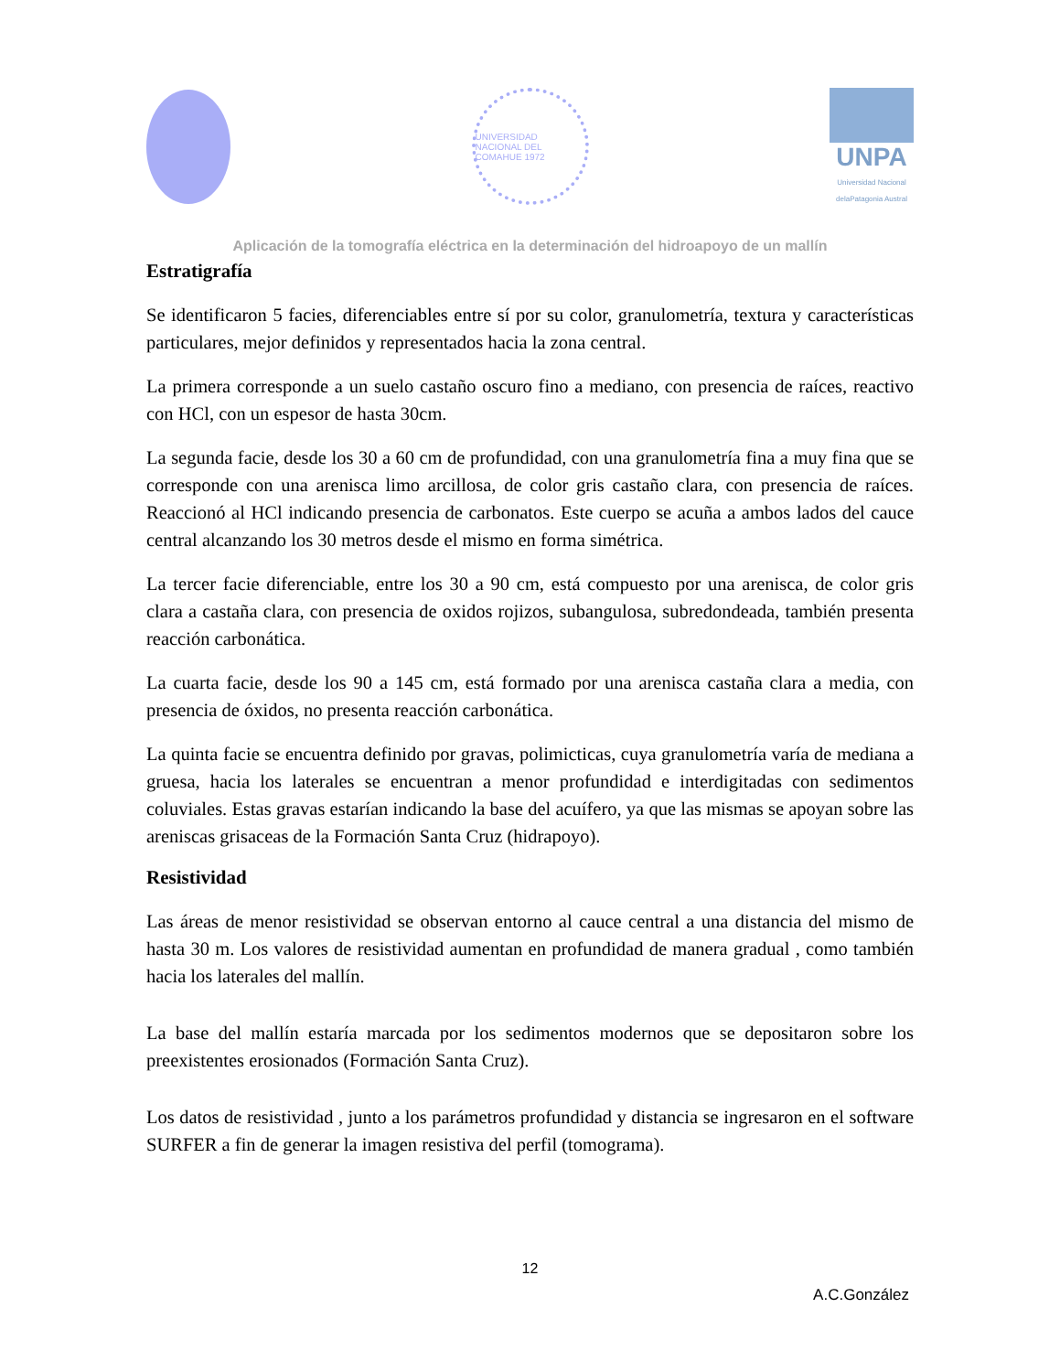UNIVERSIDAD NACIONAL DEL COMAHUE 1972
UNPA
Universidad Nacional delaPatagonia Austral
Aplicación de la tomografía eléctrica en la determinación del hidroapoyo de un mallín
Estratigrafía
Se identificaron 5 facies, diferenciables entre sí por su color, granulometría, textura y características particulares, mejor definidos y representados hacia la zona central.
La primera corresponde a un suelo castaño oscuro fino a mediano, con presencia de raíces, reactivo con HCl, con un espesor de hasta 30cm.
La segunda facie, desde los 30 a 60 cm de profundidad, con una granulometría fina a muy fina que se corresponde con una arenisca limo arcillosa, de color gris castaño clara, con presencia de raíces. Reaccionó al HCl indicando presencia de carbonatos. Este cuerpo se acuña a ambos lados del cauce central alcanzando los 30 metros desde el mismo en forma simétrica.
La tercer facie diferenciable, entre los 30 a 90 cm, está compuesto por una arenisca, de color gris clara a castaña clara, con presencia de oxidos rojizos, subangulosa, subredondeada, también presenta reacción carbonática.
La cuarta facie, desde los 90 a 145 cm, está formado por una arenisca castaña clara a media, con presencia de óxidos, no presenta reacción carbonática.
La quinta facie se encuentra definido por gravas, polimicticas, cuya granulometría varía de mediana a gruesa, hacia los laterales se encuentran a menor profundidad e interdigitadas con sedimentos coluviales. Estas gravas estarían indicando la base del acuífero, ya que las mismas se apoyan sobre las areniscas grisaceas de la Formación Santa Cruz (hidrapoyo).
Resistividad
Las áreas de menor resistividad se observan entorno al cauce central a una distancia del mismo de hasta 30 m. Los valores de resistividad aumentan en profundidad de manera gradual , como también hacia los laterales del mallín.
La base del mallín estaría marcada por los sedimentos modernos que se depositaron sobre los preexistentes erosionados (Formación Santa Cruz).
Los datos de resistividad , junto a los parámetros profundidad y distancia se ingresaron en el software SURFER a fin de generar la imagen resistiva del perfil (tomograma).
12
A.C.González